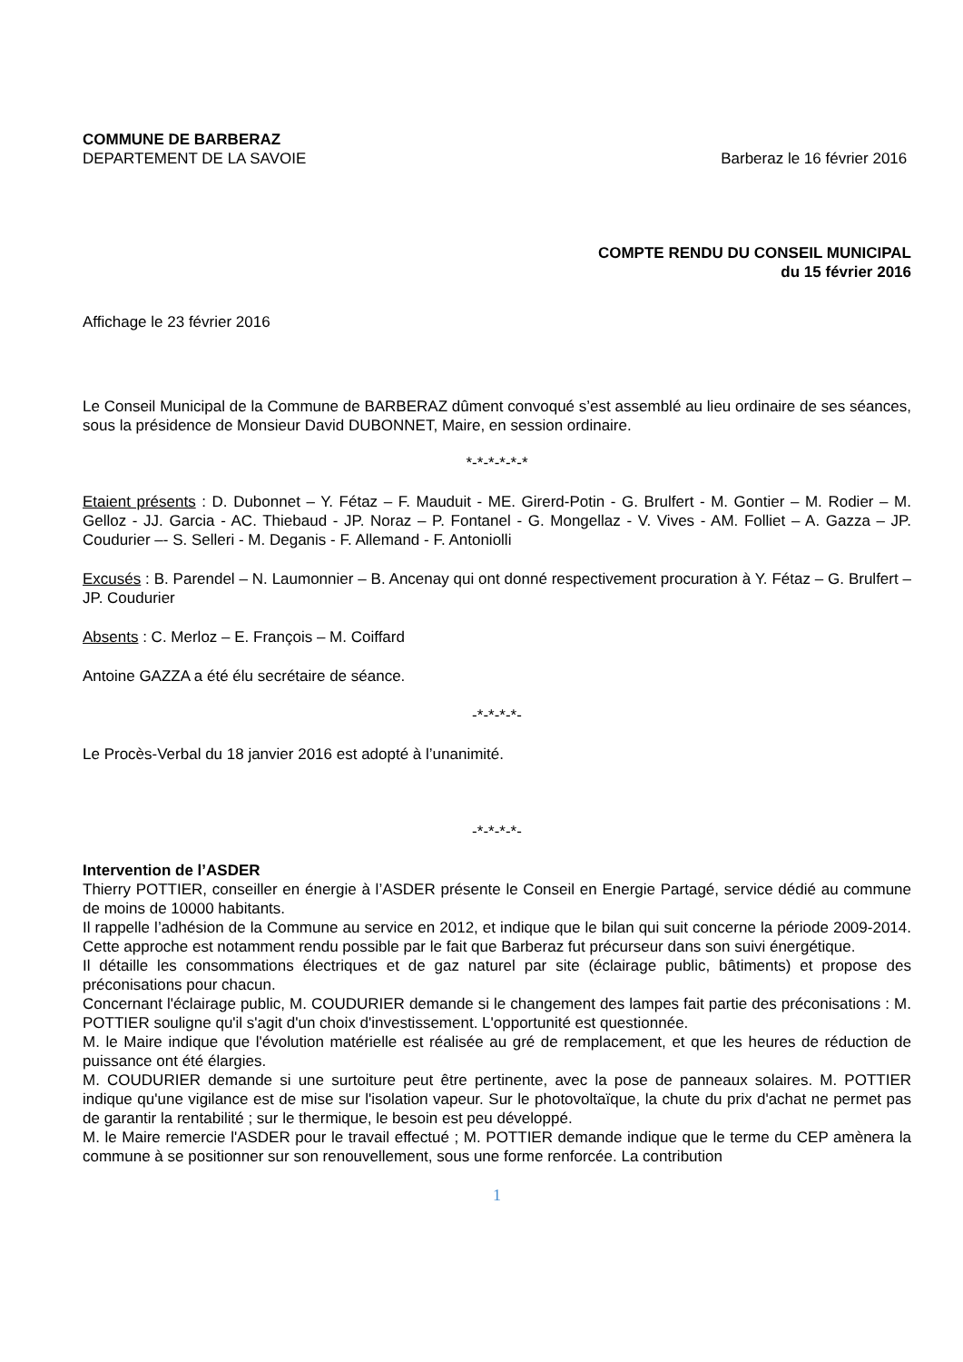COMMUNE DE BARBERAZ
DEPARTEMENT DE LA SAVOIE Barberaz le 16 février 2016
COMPTE RENDU DU CONSEIL MUNICIPAL
du 15 février 2016
Affichage le 23 février 2016
Le Conseil Municipal de la Commune de BARBERAZ dûment convoqué s’est assemblé au lieu ordinaire de ses séances, sous la présidence de Monsieur David DUBONNET, Maire, en session ordinaire.
*-*-*-*-*-*
Etaient présents : D. Dubonnet – Y. Fétaz – F. Mauduit - ME. Girerd-Potin - G. Brulfert - M. Gontier – M. Rodier – M. Gelloz - JJ. Garcia - AC. Thiebaud - JP. Noraz – P. Fontanel - G. Mongellaz - V. Vives - AM. Folliet – A. Gazza – JP. Coudurier –- S. Selleri - M. Deganis - F. Allemand - F. Antoniolli
Excusés : B. Parendel – N. Laumonnier – B. Ancenay qui ont donné respectivement procuration à Y. Fétaz – G. Brulfert – JP. Coudurier
Absents : C. Merloz – E. François – M. Coiffard
Antoine GAZZA a été élu secrétaire de séance.
-*-*-*-*-
Le Procès-Verbal du 18 janvier 2016 est adopté à l’unanimité.
-*-*-*-*-
Intervention de l’ASDER
Thierry POTTIER, conseiller en énergie à l’ASDER présente le Conseil en Energie Partagé, service dédié au commune de moins de 10000 habitants.
Il rappelle l’adhésion de la Commune au service en 2012, et indique que le bilan qui suit concerne la période 2009-2014. Cette approche est notamment rendu possible par le fait que Barberaz fut précurseur dans son suivi énergétique.
Il détaille les consommations électriques et de gaz naturel par site (éclairage public, bâtiments) et propose des préconisations pour chacun.
Concernant l'éclairage public, M. COUDURIER demande si le changement des lampes fait partie des préconisations : M. POTTIER souligne qu'il s'agit d'un choix d'investissement. L'opportunité est questionnée.
M. le Maire indique que l'évolution matérielle est réalisée au gré de remplacement, et que les heures de réduction de puissance ont été élargies.
M. COUDURIER demande si une surtoiture peut être pertinente, avec la pose de panneaux solaires. M. POTTIER indique qu'une vigilance est de mise sur l'isolation vapeur. Sur le photovoltaïque, la chute du prix d'achat ne permet pas de garantir la rentabilité ; sur le thermique, le besoin est peu développé.
M. le Maire remercie l'ASDER pour le travail effectué ; M. POTTIER demande indique que le terme du CEP amènera la commune à se positionner sur son renouvellement, sous une forme renforcée. La contribution
1